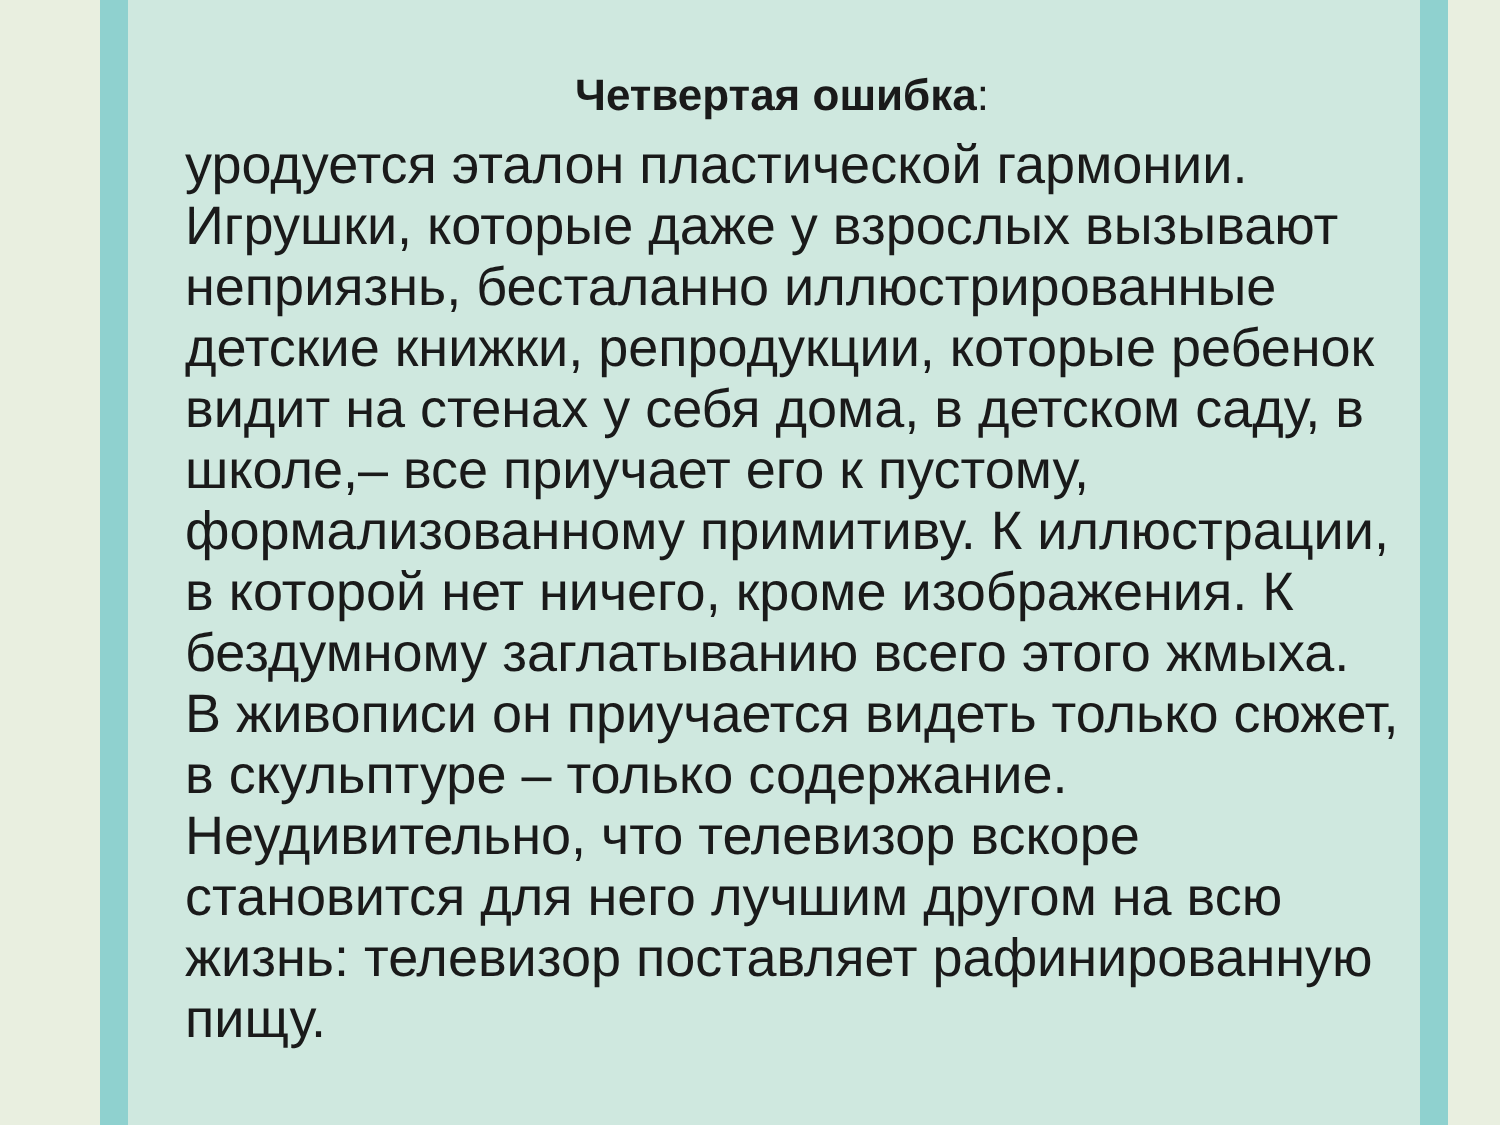Четвертая ошибка:
уродуется эталон пластической гармонии. Игрушки, которые даже у взрослых вызывают неприязнь, бесталанно иллюстрированные детские книжки, репродукции, которые ребенок видит на стенах у себя дома, в детском саду, в школе,– все приучает его к пустому, формализованному примитиву. К иллюстрации, в которой нет ничего, кроме изображения. К бездумному заглатыванию всего этого жмыха. В живописи он приучается видеть только сюжет, в скульптуре – только содержание. Неудивительно, что телевизор вскоре становится для него лучшим другом на всю жизнь: телевизор поставляет рафинированную пищу.